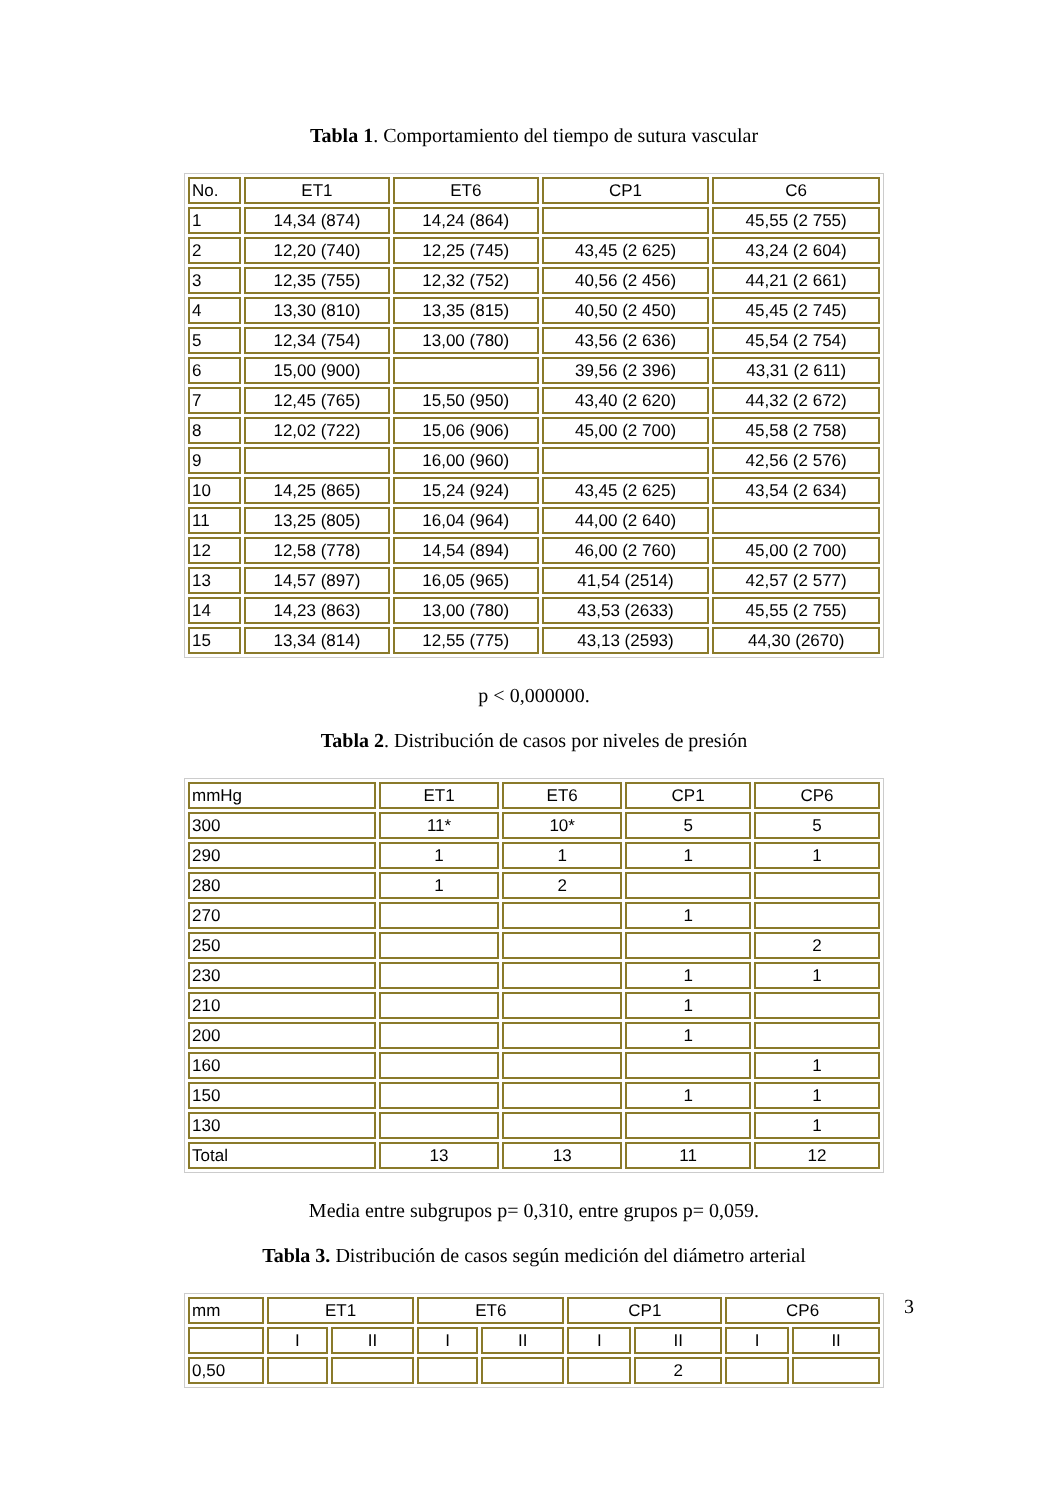Tabla 1. Comportamiento del tiempo de sutura vascular
| No. | ET1 | ET6 | CP1 | C6 |
| 1 | 14,34 (874) | 14,24 (864) | | 45,55 (2 755) |
| 2 | 12,20 (740) | 12,25 (745) | 43,45 (2 625) | 43,24 (2 604) |
| 3 | 12,35 (755) | 12,32 (752) | 40,56 (2 456) | 44,21 (2 661) |
| 4 | 13,30 (810) | 13,35 (815) | 40,50 (2 450) | 45,45 (2 745) |
| 5 | 12,34 (754) | 13,00 (780) | 43,56 (2 636) | 45,54 (2 754) |
| 6 | 15,00 (900) | | 39,56 (2 396) | 43,31 (2 611) |
| 7 | 12,45 (765) | 15,50 (950) | 43,40 (2 620) | 44,32 (2 672) |
| 8 | 12,02 (722) | 15,06 (906) | 45,00 (2 700) | 45,58 (2 758) |
| 9 | | 16,00 (960) | | 42,56 (2 576) |
| 10 | 14,25 (865) | 15,24 (924) | 43,45 (2 625) | 43,54 (2 634) |
| 11 | 13,25 (805) | 16,04 (964) | 44,00 (2 640) | |
| 12 | 12,58 (778) | 14,54 (894) | 46,00 (2 760) | 45,00 (2 700) |
| 13 | 14,57 (897) | 16,05 (965) | 41,54 (2514) | 42,57 (2 577) |
| 14 | 14,23 (863) | 13,00 (780) | 43,53 (2633) | 45,55 (2 755) |
| 15 | 13,34 (814) | 12,55 (775) | 43,13 (2593) | 44,30 (2670) |
p < 0,000000.
Tabla 2. Distribución de casos por niveles de presión
| mmHg | ET1 | ET6 | CP1 | CP6 |
| 300 | 11* | 10* | 5 | 5 |
| 290 | 1 | 1 | 1 | 1 |
| 280 | 1 | 2 | | |
| 270 | | | 1 | |
| 250 | | | | 2 |
| 230 | | | 1 | 1 |
| 210 | | | 1 | |
| 200 | | | 1 | |
| 160 | | | | 1 |
| 150 | | | 1 | 1 |
| 130 | | | | 1 |
| Total | 13 | 13 | 11 | 12 |
Media entre subgrupos p= 0,310, entre grupos p= 0,059.
Tabla 3. Distribución de casos según medición del diámetro arterial
| mm | ET1 | | ET6 | | CP1 | | CP6 | |
| | I | II | I | II | I | II | I | II |
| 0,50 | | | | | | 2 | | |
3